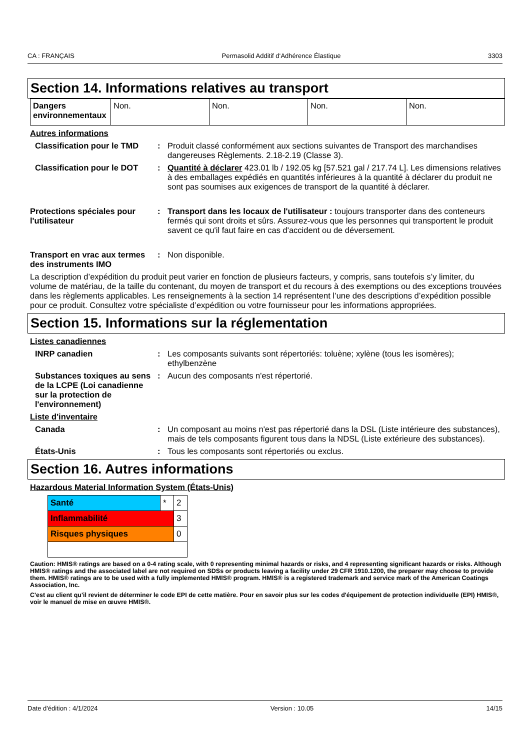CA : FRANÇAIS Permasolid Additif d‘Adhérence Élastique 3303
Section 14. Informations relatives au transport
| Dangers environnementaux | Non. | Non. | Non. | Non. |
Autres informations
Classification pour le TMD
: Produit classé conformément aux sections suivantes de Transport des marchandises dangereuses Règlements. 2.18-2.19 (Classe 3).
Classification pour le DOT
: Quantité à déclarer 423.01 lb / 192.05 kg [57.521 gal / 217.74 L]. Les dimensions relatives à des emballages expédiés en quantités inférieures à la quantité à déclarer du produit ne sont pas soumises aux exigences de transport de la quantité à déclarer.
Protections spéciales pour l'utilisateur
: Transport dans les locaux de l'utilisateur : toujours transporter dans des conteneurs fermés qui sont droits et sûrs. Assurez-vous que les personnes qui transportent le produit savent ce qu'il faut faire en cas d'accident ou de déversement.
Transport en vrac aux termes des instruments IMO
: Non disponible.
La description d’expédition du produit peut varier en fonction de plusieurs facteurs, y compris, sans toutefois s’y limiter, du volume de matériau, de la taille du contenant, du moyen de transport et du recours à des exemptions ou des exceptions trouvées dans les règlements applicables. Les renseignements à la section 14 représentent l’une des descriptions d’expédition possible pour ce produit. Consultez votre spécialiste d’expédition ou votre fournisseur pour les informations appropriées.
Section 15. Informations sur la réglementation
Listes canadiennes
INRP canadien : Les composants suivants sont répertoriés: toluène; xylène (tous les isomères); ethylbenzène
Substances toxiques au sens de la LCPE (Loi canadienne sur la protection de l'environnement)
: Aucun des composants n'est répertorié.
Liste d'inventaire
Canada : Un composant au moins n'est pas répertorié dans la DSL (Liste intérieure des substances), mais de tels composants figurent tous dans la NDSL (Liste extérieure des substances).
États-Unis : Tous les composants sont répertoriés ou exclus.
Section 16. Autres informations
Hazardous Material Information System (États-Unis)
| Santé | * | 2 |
| Inflammabilité | | 3 |
| Risques physiques | | 0 |
Caution: HMIS® ratings are based on a 0-4 rating scale, with 0 representing minimal hazards or risks, and 4 representing significant hazards or risks. Although HMIS® ratings and the associated label are not required on SDSs or products leaving a facility under 29 CFR 1910.1200, the preparer may choose to provide them. HMIS® ratings are to be used with a fully implemented HMIS® program. HMIS® is a registered trademark and service mark of the American Coatings Association, Inc.
C'est au client qu'il revient de déterminer le code EPI de cette matière. Pour en savoir plus sur les codes d'équipement de protection individuelle (EPI) HMIS®, voir le manuel de mise en œuvre HMIS®.
Date d'édition : 4/1/2024 Version : 10.05 14/15